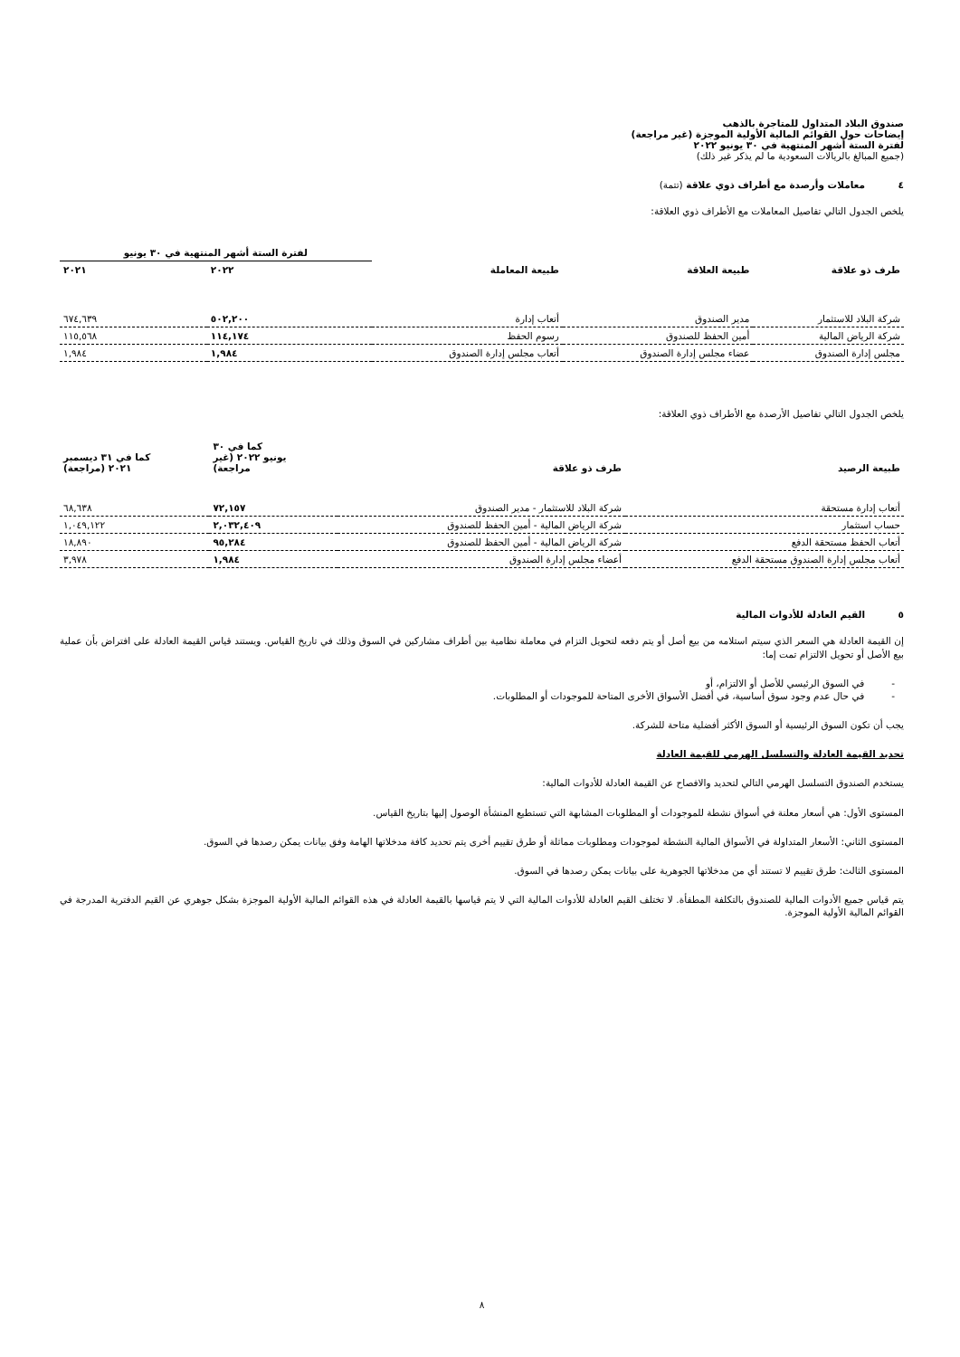صندوق البلاد المتداول للمتاجرة بالذهب
إيضاحات حول القوائم المالية الأولية الموجزة (غير مراجعة)
لفترة الستة أشهر المنتهية في ٣٠ يونيو ٢٠٢٢
(جميع المبالغ بالريالات السعودية ما لم يذكر غير ذلك)
٤ معاملات وأرصدة مع أطراف ذوي علاقة (تتمة)
يلخص الجدول التالي تفاصيل المعاملات مع الأطراف ذوي العلاقة:
| | | | لفترة الستة أشهر المنتهية في ٣٠ يونيو | |
| --- | --- | --- | --- | --- |
| طرف ذو علاقة | طبيعة العلاقة | طبيعة المعاملة | ٢٠٢٢ | ٢٠٢١ |
| شركة البلاد للاستثمار | مدير الصندوق | أتعاب إدارة | ٥٠٢,٢٠٠ | ٦٧٤,٦٣٩ |
| شركة الرياض المالية | أمين الحفظ للصندوق | رسوم الحفظ | ١١٤,١٧٤ | ١١٥,٥٦٨ |
| مجلس إدارة الصندوق | عضاء مجلس إدارة الصندوق | أتعاب مجلس إدارة الصندوق | ١,٩٨٤ | ١,٩٨٤ |
يلخص الجدول التالي تفاصيل الأرصدة مع الأطراف ذوي العلاقة:
| طبيعة الرصيد | طرف ذو علاقة | كما في ٣٠ يونيو ٢٠٢٢ (غير مراجعة) | كما في ٣١ ديسمبر ٢٠٢١ (مراجعة) |
| --- | --- | --- | --- |
| أتعاب إدارة مستحقة | شركة البلاد للاستثمار - مدير الصندوق | ٧٢,١٥٧ | ٦٨,٦٣٨ |
| حساب استثمار | شركة الرياض المالية - أمين الحفظ للصندوق | ٢,٠٣٢,٤٠٩ | ١,٠٤٩,١٢٢ |
| أتعاب الحفظ مستحقة الدفع | شركة الرياض المالية - أمين الحفظ للصندوق | ٩٥,٢٨٤ | ١٨,٨٩٠ |
| أتعاب مجلس إدارة الصندوق مستحقة الدفع | أعضاء مجلس إدارة الصندوق | ١,٩٨٤ | ٣,٩٧٨ |
٥ القيم العادلة للأدوات المالية
إن القيمة العادلة هي السعر الذي سيتم استلامه من بيع أصل أو يتم دفعه لتحويل التزام في معاملة نظامية بين أطراف مشاركين في السوق وذلك في تاريخ القياس. ويستند قياس القيمة العادلة على افتراض بأن عملية بيع الأصل أو تحويل الالتزام تمت إما:
- في السوق الرئيسي للأصل أو الالتزام، أو
- في حال عدم وجود سوق أساسية، في أفضل الأسواق الأخرى المتاحة للموجودات أو المطلوبات.
يجب أن تكون السوق الرئيسية أو السوق الأكثر أفضلية متاحة للشركة.
تحديد القيمة العادلة والتسلسل الهرمي للقيمة العادلة
يستخدم الصندوق التسلسل الهرمي التالي لتحديد والافصاح عن القيمة العادلة للأدوات المالية:
المستوى الأول: هي أسعار معلنة في أسواق نشطة للموجودات أو المطلوبات المشابهة التي تستطيع المنشأة الوصول إليها بتاريخ القياس.
المستوى الثاني: الأسعار المتداولة في الأسواق المالية النشطة لموجودات ومطلوبات مماثلة أو طرق تقييم أخرى يتم تحديد كافة مدخلاتها الهامة وفق بيانات يمكن رصدها في السوق.
المستوى الثالث: طرق تقييم لا تستند أي من مدخلاتها الجوهرية على بيانات يمكن رصدها في السوق.
يتم قياس جميع الأدوات المالية للصندوق بالتكلفة المطفأة. لا تختلف القيم العادلة للأدوات المالية التي لا يتم قياسها بالقيمة العادلة في هذه القوائم المالية الأولية الموجزة بشكل جوهري عن القيم الدفترية المدرجة في القوائم المالية الأولية الموجزة.
٨